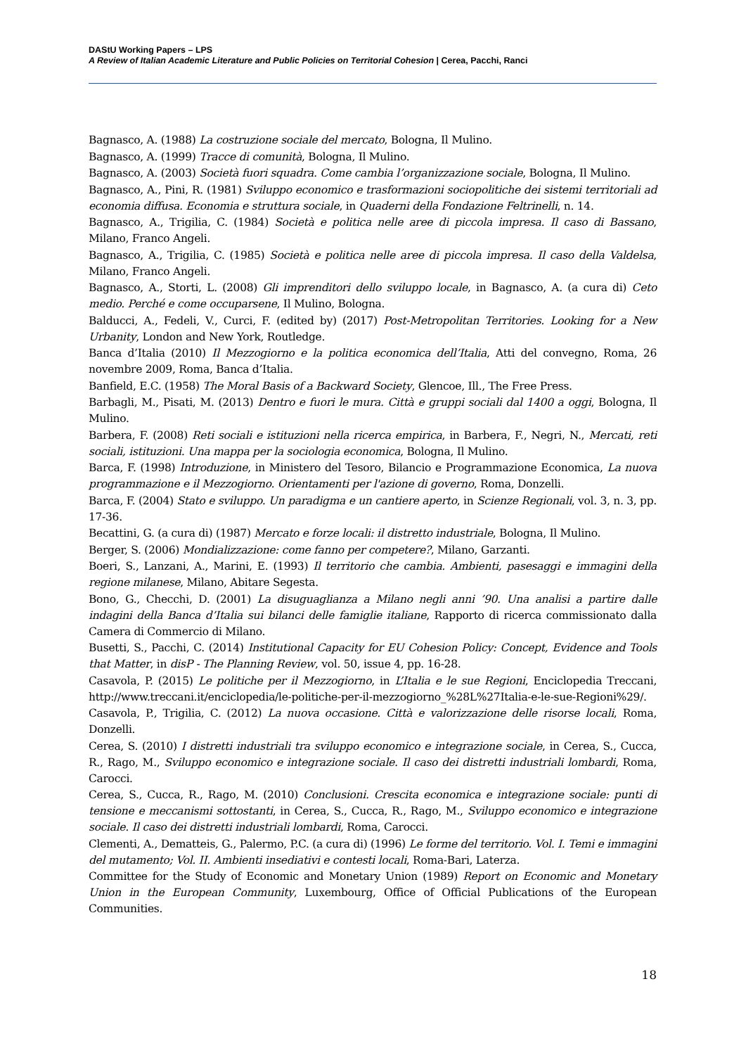DAStU Working Papers – LPS
A Review of Italian Academic Literature and Public Policies on Territorial Cohesion | Cerea, Pacchi, Ranci
Bagnasco, A. (1988) La costruzione sociale del mercato, Bologna, Il Mulino.
Bagnasco, A. (1999) Tracce di comunità, Bologna, Il Mulino.
Bagnasco, A. (2003) Società fuori squadra. Come cambia l’organizzazione sociale, Bologna, Il Mulino.
Bagnasco, A., Pini, R. (1981) Sviluppo economico e trasformazioni sociopolitiche dei sistemi territoriali ad economia diffusa. Economia e struttura sociale, in Quaderni della Fondazione Feltrinelli, n. 14.
Bagnasco, A., Trigilia, C. (1984) Società e politica nelle aree di piccola impresa. Il caso di Bassano, Milano, Franco Angeli.
Bagnasco, A., Trigilia, C. (1985) Società e politica nelle aree di piccola impresa. Il caso della Valdelsa, Milano, Franco Angeli.
Bagnasco, A., Storti, L. (2008) Gli imprenditori dello sviluppo locale, in Bagnasco, A. (a cura di) Ceto medio. Perché e come occuparsene, Il Mulino, Bologna.
Balducci, A., Fedeli, V., Curci, F. (edited by) (2017) Post-Metropolitan Territories. Looking for a New Urbanity, London and New York, Routledge.
Banca d’Italia (2010) Il Mezzogiorno e la politica economica dell’Italia, Atti del convegno, Roma, 26 novembre 2009, Roma, Banca d’Italia.
Banfield, E.C. (1958) The Moral Basis of a Backward Society, Glencoe, Ill., The Free Press.
Barbagli, M., Pisati, M. (2013) Dentro e fuori le mura. Città e gruppi sociali dal 1400 a oggi, Bologna, Il Mulino.
Barbera, F. (2008) Reti sociali e istituzioni nella ricerca empirica, in Barbera, F., Negri, N., Mercati, reti sociali, istituzioni. Una mappa per la sociologia economica, Bologna, Il Mulino.
Barca, F. (1998) Introduzione, in Ministero del Tesoro, Bilancio e Programmazione Economica, La nuova programmazione e il Mezzogiorno. Orientamenti per l'azione di governo, Roma, Donzelli.
Barca, F. (2004) Stato e sviluppo. Un paradigma e un cantiere aperto, in Scienze Regionali, vol. 3, n. 3, pp. 17-36.
Becattini, G. (a cura di) (1987) Mercato e forze locali: il distretto industriale, Bologna, Il Mulino.
Berger, S. (2006) Mondializzazione: come fanno per competere?, Milano, Garzanti.
Boeri, S., Lanzani, A., Marini, E. (1993) Il territorio che cambia. Ambienti, pasesaggi e immagini della regione milanese, Milano, Abitare Segesta.
Bono, G., Checchi, D. (2001) La disuguaglianza a Milano negli anni ’90. Una analisi a partire dalle indagini della Banca d’Italia sui bilanci delle famiglie italiane, Rapporto di ricerca commissionato dalla Camera di Commercio di Milano.
Busetti, S., Pacchi, C. (2014) Institutional Capacity for EU Cohesion Policy: Concept, Evidence and Tools that Matter, in disP - The Planning Review, vol. 50, issue 4, pp. 16-28.
Casavola, P. (2015) Le politiche per il Mezzogiorno, in L’Italia e le sue Regioni, Enciclopedia Treccani, http://www.treccani.it/enciclopedia/le-politiche-per-il-mezzogiorno_%28L%27Italia-e-le-sue-Regioni%29/.
Casavola, P., Trigilia, C. (2012) La nuova occasione. Città e valorizzazione delle risorse locali, Roma, Donzelli.
Cerea, S. (2010) I distretti industriali tra sviluppo economico e integrazione sociale, in Cerea, S., Cucca, R., Rago, M., Sviluppo economico e integrazione sociale. Il caso dei distretti industriali lombardi, Roma, Carocci.
Cerea, S., Cucca, R., Rago, M. (2010) Conclusioni. Crescita economica e integrazione sociale: punti di tensione e meccanismi sottostanti, in Cerea, S., Cucca, R., Rago, M., Sviluppo economico e integrazione sociale. Il caso dei distretti industriali lombardi, Roma, Carocci.
Clementi, A., Dematteis, G., Palermo, P.C. (a cura di) (1996) Le forme del territorio. Vol. I. Temi e immagini del mutamento; Vol. II. Ambienti insediativi e contesti locali, Roma-Bari, Laterza.
Committee for the Study of Economic and Monetary Union (1989) Report on Economic and Monetary Union in the European Community, Luxembourg, Office of Official Publications of the European Communities.
18